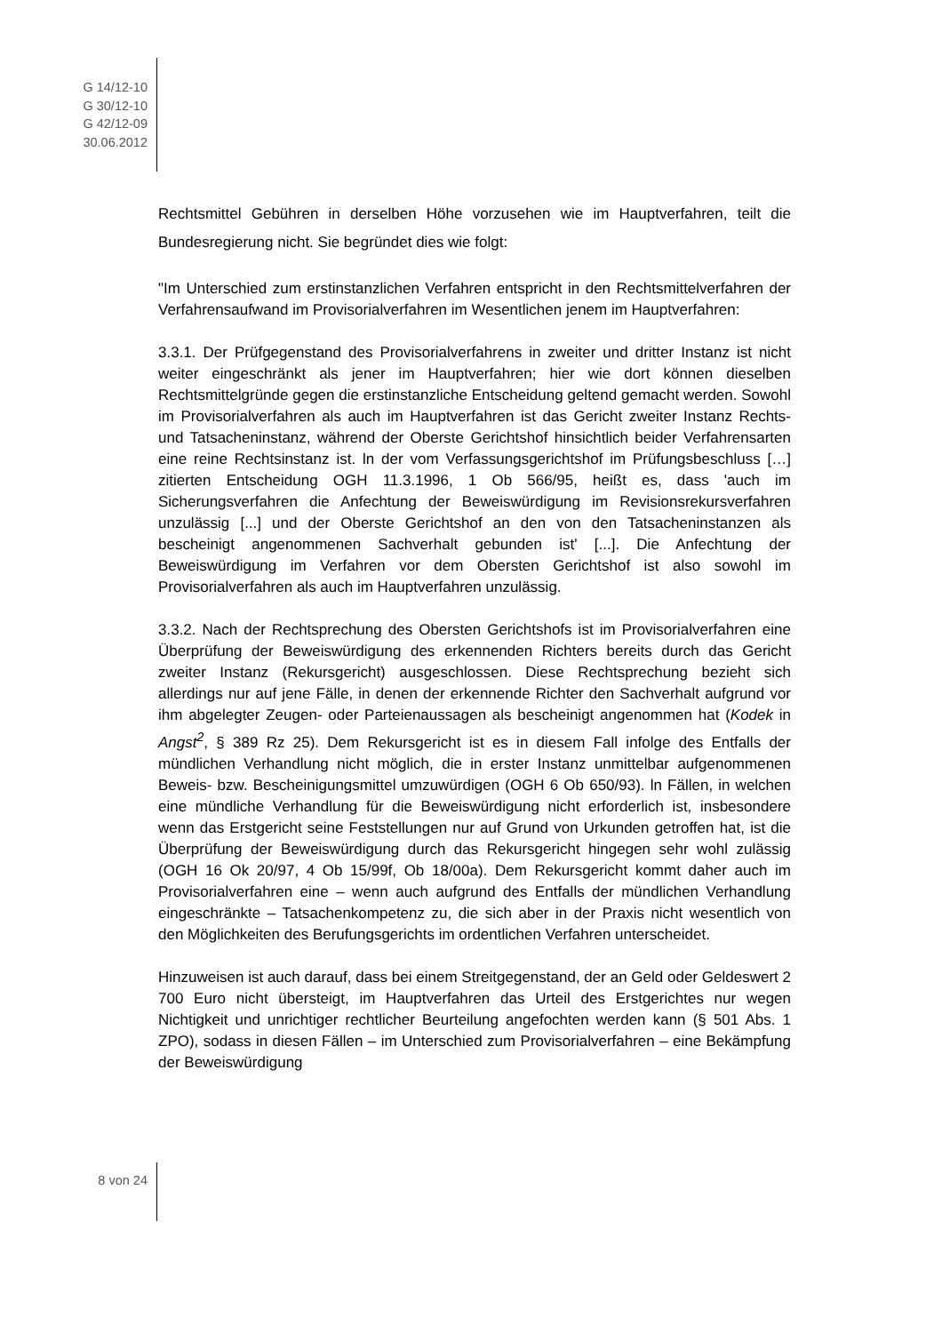G 14/12-10
G 30/12-10
G 42/12-09
30.06.2012
Rechtsmittel Gebühren in derselben Höhe vorzusehen wie im Hauptverfahren, teilt die Bundesregierung nicht. Sie begründet dies wie folgt:
"Im Unterschied zum erstinstanzlichen Verfahren entspricht in den Rechtsmittelverfahren der Verfahrensaufwand im Provisorialverfahren im Wesentlichen jenem im Hauptverfahren:
3.3.1. Der Prüfgegenstand des Provisorialverfahrens in zweiter und dritter Instanz ist nicht weiter eingeschränkt als jener im Hauptverfahren; hier wie dort können dieselben Rechtsmittelgründe gegen die erstinstanzliche Entscheidung geltend gemacht werden. Sowohl im Provisorialverfahren als auch im Hauptverfahren ist das Gericht zweiter Instanz Rechts- und Tatsacheninstanz, während der Oberste Gerichtshof hinsichtlich beider Verfahrensarten eine reine Rechtsinstanz ist. ln der vom Verfassungsgerichtshof im Prüfungsbeschluss […] zitierten Entscheidung OGH 11.3.1996, 1 Ob 566/95, heißt es, dass 'auch im Sicherungsverfahren die Anfechtung der Beweiswürdigung im Revisionsrekursverfahren unzulässig [...] und der Oberste Gerichtshof an den von den Tatsacheninstanzen als bescheinigt angenommenen Sachverhalt gebunden ist' [...]. Die Anfechtung der Beweiswürdigung im Verfahren vor dem Obersten Gerichtshof ist also sowohl im Provisorialverfahren als auch im Hauptverfahren unzulässig.
3.3.2. Nach der Rechtsprechung des Obersten Gerichtshofs ist im Provisorialverfahren eine Überprüfung der Beweiswürdigung des erkennenden Richters bereits durch das Gericht zweiter Instanz (Rekursgericht) ausgeschlossen. Diese Rechtsprechung bezieht sich allerdings nur auf jene Fälle, in denen der erkennende Richter den Sachverhalt aufgrund vor ihm abgelegter Zeugen- oder Parteienaussagen als bescheinigt angenommen hat (Kodek in Angst<sup>2</sup>, § 389 Rz 25). Dem Rekursgericht ist es in diesem Fall infolge des Entfalls der mündlichen Verhandlung nicht möglich, die in erster Instanz unmittelbar aufgenommenen Beweis- bzw. Bescheinigungsmittel umzuwürdigen (OGH 6 Ob 650/93). ln Fällen, in welchen eine mündliche Verhandlung für die Beweiswürdigung nicht erforderlich ist, insbesondere wenn das Erstgericht seine Feststellungen nur auf Grund von Urkunden getroffen hat, ist die Überprüfung der Beweiswürdigung durch das Rekursgericht hingegen sehr wohl zulässig (OGH 16 Ok 20/97, 4 Ob 15/99f, Ob 18/00a). Dem Rekursgericht kommt daher auch im Provisorialverfahren eine – wenn auch aufgrund des Entfalls der mündlichen Verhandlung eingeschränkte – Tatsachenkompetenz zu, die sich aber in der Praxis nicht wesentlich von den Möglichkeiten des Berufungsgerichts im ordentlichen Verfahren unterscheidet.
Hinzuweisen ist auch darauf, dass bei einem Streitgegenstand, der an Geld oder Geldeswert 2 700 Euro nicht übersteigt, im Hauptverfahren das Urteil des Erstgerichtes nur wegen Nichtigkeit und unrichtiger rechtlicher Beurteilung angefochten werden kann (§ 501 Abs. 1 ZPO), sodass in diesen Fällen – im Unterschied zum Provisorialverfahren – eine Bekämpfung der Beweiswürdigung
8 von 24